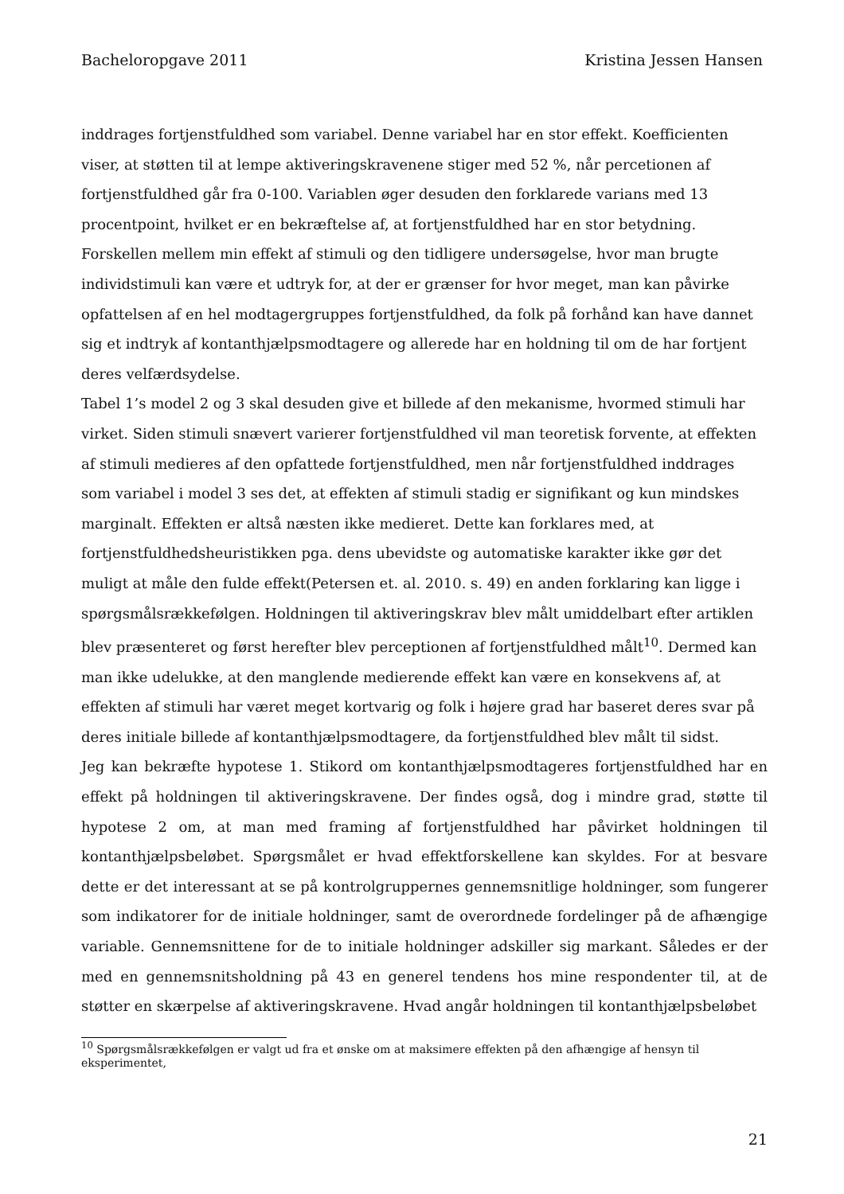Bacheloropgave 2011 Kristina Jessen Hansen
inddrages fortjenstfuldhed som variabel. Denne variabel har en stor effekt. Koefficienten viser, at støtten til at lempe aktiveringskravenene stiger med 52 %, når percetionen af fortjenstfuldhed går fra 0-100. Variablen øger desuden den forklarede varians med 13 procentpoint, hvilket er en bekræftelse af, at fortjenstfuldhed har en stor betydning. Forskellen mellem min effekt af stimuli og den tidligere undersøgelse, hvor man brugte individstimuli kan være et udtryk for, at der er grænser for hvor meget, man kan påvirke opfattelsen af en hel modtagergruppes fortjenstfuldhed, da folk på forhånd kan have dannet sig et indtryk af kontanthjælpsmodtagere og allerede har en holdning til om de har fortjent deres velfærdsydelse.
Tabel 1’s model 2 og 3 skal desuden give et billede af den mekanisme, hvormed stimuli har virket. Siden stimuli snævert varierer fortjenstfuldhed vil man teoretisk forvente, at effekten af stimuli medieres af den opfattede fortjenstfuldhed, men når fortjenstfuldhed inddrages som variabel i model 3 ses det, at effekten af stimuli stadig er signifikant og kun mindskes marginalt. Effekten er altså næsten ikke medieret. Dette kan forklares med, at fortjenstfuldhedsheuristikken pga. dens ubevidste og automatiske karakter ikke gør det muligt at måle den fulde effekt(Petersen et. al. 2010. s. 49) en anden forklaring kan ligge i spørgsmålsrækkefølgen. Holdningen til aktiveringskrav blev målt umiddelbart efter artiklen blev præsenteret og først herefter blev perceptionen af fortjenstfuldhed målt<sup>10</sup>. Dermed kan man ikke udelukke, at den manglende medierende effekt kan være en konsekvens af, at effekten af stimuli har været meget kortvarig og folk i højere grad har baseret deres svar på deres initiale billede af kontanthjælpsmodtagere, da fortjenstfuldhed blev målt til sidst.
Jeg kan bekræfte hypotese 1. Stikord om kontanthjælpsmodtageres fortjenstfuldhed har en effekt på holdningen til aktiveringskravene. Der findes også, dog i mindre grad, støtte til hypotese 2 om, at man med framing af fortjenstfuldhed har påvirket holdningen til kontanthjælpsbeløbet. Spørgsmålet er hvad effektforskellene kan skyldes. For at besvare dette er det interessant at se på kontrolgruppernes gennemsnitlige holdninger, som fungerer som indikatorer for de initiale holdninger, samt de overordnede fordelinger på de afhængige variable. Gennemsnittene for de to initiale holdninger adskiller sig markant. Således er der med en gennemsnitsholdning på 43 en generel tendens hos mine respondenter til, at de støtter en skærpelse af aktiveringskravene. Hvad angår holdningen til kontanthjælpsbeløbet
<sup>10</sup> Spørgsmålsrækkefølgen er valgt ud fra et ønske om at maksimere effekten på den afhængige af hensyn til eksperimentet,
21